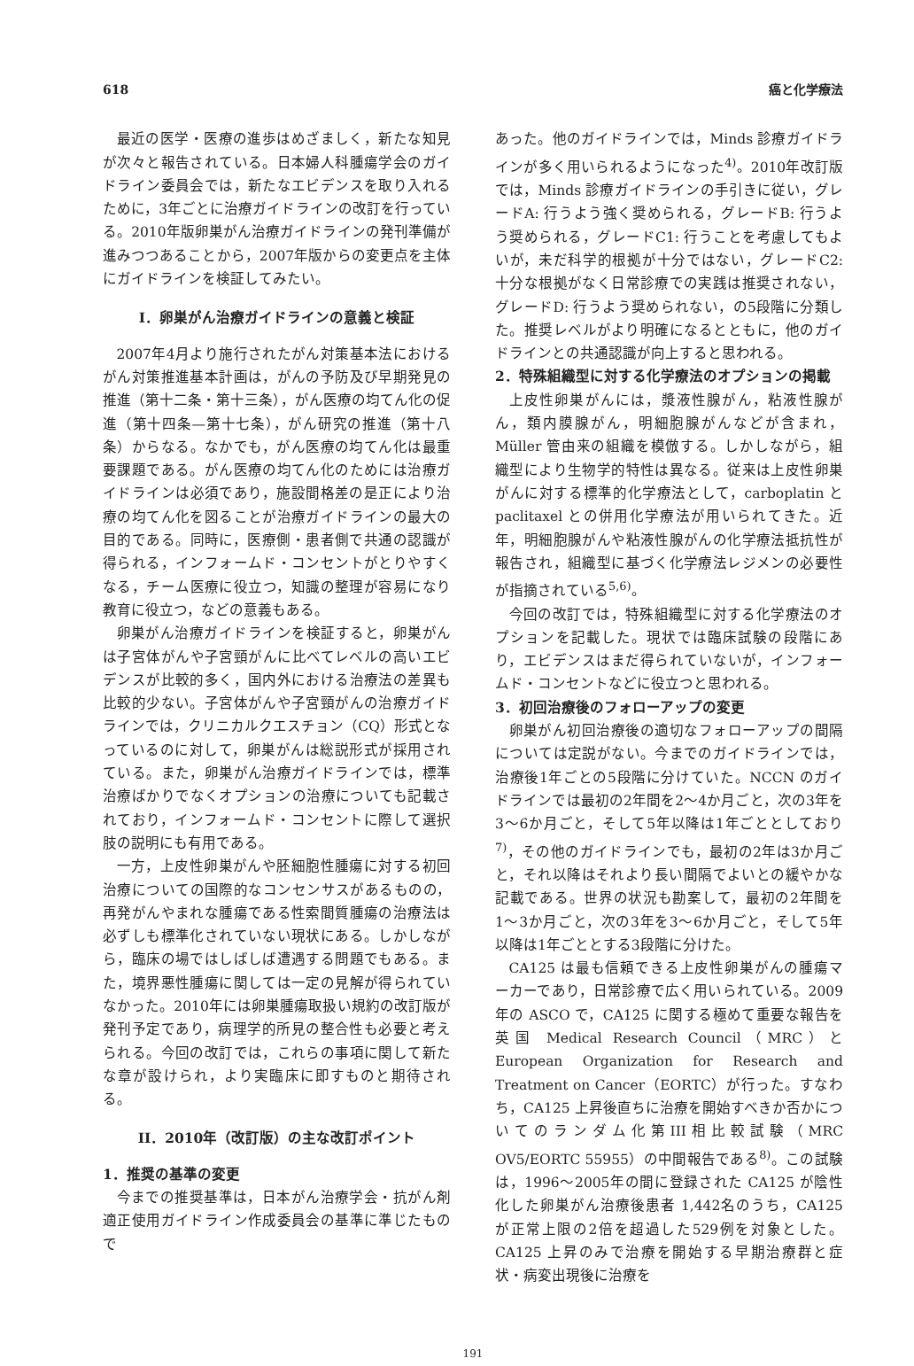618 癌と化学療法
最近の医学・医療の進歩はめざましく，新たな知見が次々と報告されている。日本婦人科腫瘍学会のガイドライン委員会では，新たなエビデンスを取り入れるために，3年ごとに治療ガイドラインの改訂を行っている。2010年版卵巣がん治療ガイドラインの発刊準備が進みつつあることから，2007年版からの変更点を主体にガイドラインを検証してみたい。
I．卵巣がん治療ガイドラインの意義と検証
2007年4月より施行されたがん対策基本法におけるがん対策推進基本計画は，がんの予防及び早期発見の推進（第十二条・第十三条），がん医療の均てん化の促進（第十四条—第十七条），がん研究の推進（第十八条）からなる。なかでも，がん医療の均てん化は最重要課題である。がん医療の均てん化のためには治療ガイドラインは必須であり，施設間格差の是正により治療の均てん化を図ることが治療ガイドラインの最大の目的である。同時に，医療側・患者側で共通の認識が得られる，インフォームド・コンセントがとりやすくなる，チーム医療に役立つ，知識の整理が容易になり教育に役立つ，などの意義もある。
卵巣がん治療ガイドラインを検証すると，卵巣がんは子宮体がんや子宮頸がんに比べてレベルの高いエビデンスが比較的多く，国内外における治療法の差異も比較的少ない。子宮体がんや子宮頸がんの治療ガイドラインでは，クリニカルクエスチョン（CQ）形式となっているのに対して，卵巣がんは総説形式が採用されている。また，卵巣がん治療ガイドラインでは，標準治療ばかりでなくオプションの治療についても記載されており，インフォームド・コンセントに際して選択肢の説明にも有用である。
一方，上皮性卵巣がんや胚細胞性腫瘍に対する初回治療についての国際的なコンセンサスがあるものの，再発がんやまれな腫瘍である性索間質腫瘍の治療法は必ずしも標準化されていない現状にある。しかしながら，臨床の場ではしばしば遭遇する問題でもある。また，境界悪性腫瘍に関しては一定の見解が得られていなかった。2010年には卵巣腫瘍取扱い規約の改訂版が発刊予定であり，病理学的所見の整合性も必要と考えられる。今回の改訂では，これらの事項に関して新たな章が設けられ，より実臨床に即すものと期待される。
II．2010年（改訂版）の主な改訂ポイント
1．推奨の基準の変更
今までの推奨基準は，日本がん治療学会・抗がん剤適正使用ガイドライン作成委員会の基準に準じたもので
あった。他のガイドラインでは，Minds 診療ガイドラインが多く用いられるようになった<sup>4)</sup>。2010年改訂版では，Minds 診療ガイドラインの手引きに従い，グレードA: 行うよう強く奨められる，グレードB: 行うよう奨められる，グレードC1: 行うことを考慮してもよいが，未だ科学的根拠が十分ではない，グレードC2: 十分な根拠がなく日常診療での実践は推奨されない，グレードD: 行うよう奨められない，の5段階に分類した。推奨レベルがより明確になるとともに，他のガイドラインとの共通認識が向上すると思われる。
2．特殊組織型に対する化学療法のオプションの掲載
上皮性卵巣がんには，漿液性腺がん，粘液性腺がん，類内膜腺がん，明細胞腺がんなどが含まれ，Müller 管由来の組織を模倣する。しかしながら，組織型により生物学的特性は異なる。従来は上皮性卵巣がんに対する標準的化学療法として，carboplatin と paclitaxel との併用化学療法が用いられてきた。近年，明細胞腺がんや粘液性腺がんの化学療法抵抗性が報告され，組織型に基づく化学療法レジメンの必要性が指摘されている<sup>5,6)</sup>。
今回の改訂では，特殊組織型に対する化学療法のオプションを記載した。現状では臨床試験の段階にあり，エビデンスはまだ得られていないが，インフォームド・コンセントなどに役立つと思われる。
3．初回治療後のフォローアップの変更
卵巣がん初回治療後の適切なフォローアップの間隔については定説がない。今までのガイドラインでは，治療後1年ごとの5段階に分けていた。NCCN のガイドラインでは最初の2年間を2〜4か月ごと，次の3年を3〜6か月ごと，そして5年以降は1年ごととしており<sup>7)</sup>，その他のガイドラインでも，最初の2年は3か月ごと，それ以降はそれより長い間隔でよいとの緩やかな記載である。世界の状況も勘案して，最初の2年間を1〜3か月ごと，次の3年を3〜6か月ごと，そして5年以降は1年ごととする3段階に分けた。
CA125 は最も信頼できる上皮性卵巣がんの腫瘍マーカーであり，日常診療で広く用いられている。2009年の ASCO で，CA125 に関する極めて重要な報告を英国 Medical Research Council（MRC）と European Organization for Research and Treatment on Cancer（EORTC）が行った。すなわち，CA125 上昇後直ちに治療を開始すべきか否かについてのランダム化第III相比較試験（MRC OV5/EORTC 55955）の中間報告である<sup>8)</sup>。この試験は，1996〜2005年の間に登録された CA125 が陰性化した卵巣がん治療後患者 1,442名のうち，CA125 が正常上限の2倍を超過した529例を対象とした。CA125 上昇のみで治療を開始する早期治療群と症状・病変出現後に治療を
191